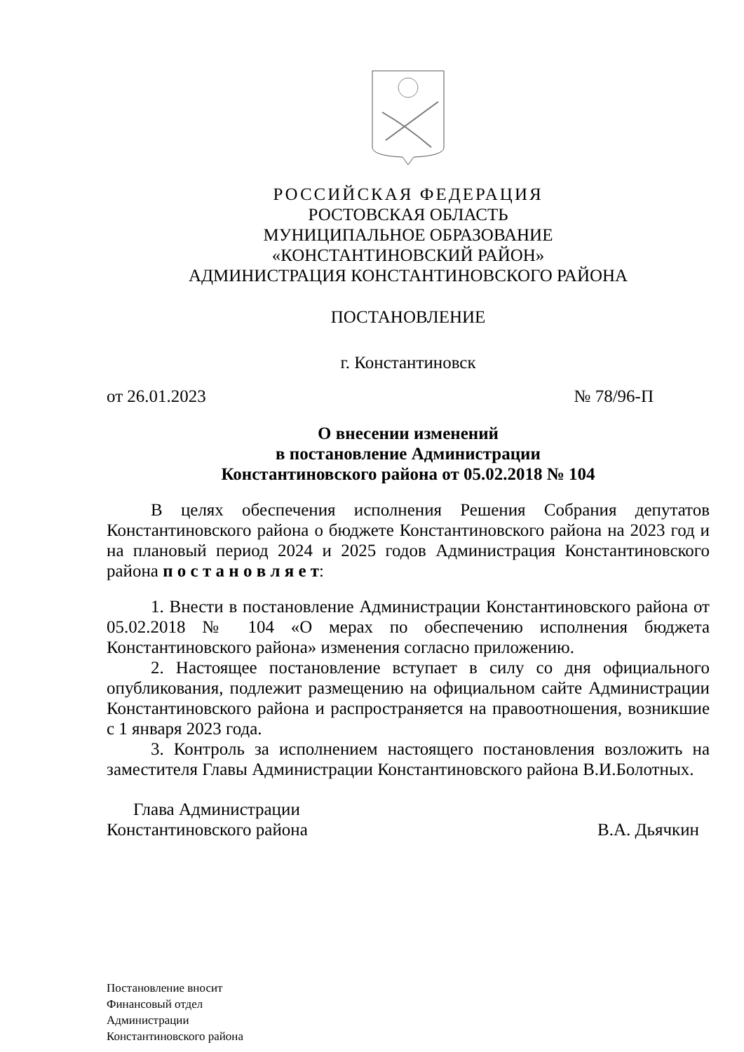РОССИЙСКАЯ ФЕДЕРАЦИЯ
РОСТОВСКАЯ ОБЛАСТЬ
МУНИЦИПАЛЬНОЕ ОБРАЗОВАНИЕ
«КОНСТАНТИНОВСКИЙ РАЙОН»
АДМИНИСТРАЦИЯ КОНСТАНТИНОВСКОГО РАЙОНА
ПОСТАНОВЛЕНИЕ
г. Константиновск
от 26.01.2023 № 78/96-П
О внесении изменений
в постановление Администрации
Константиновского района от 05.02.2018 № 104
В целях обеспечения исполнения Решения Собрания депутатов Константиновского района о бюджете Константиновского района на 2023 год и на плановый период 2024 и 2025 годов Администрация Константиновского района п о с т а н о в л я е т:
1. Внести в постановление Администрации Константиновского района от 05.02.2018 № 104 «О мерах по обеспечению исполнения бюджета Константиновского района» изменения согласно приложению.
2. Настоящее постановление вступает в силу со дня официального опубликования, подлежит размещению на официальном сайте Администрации Константиновского района и распространяется на правоотношения, возникшие с 1 января 2023 года.
3. Контроль за исполнением настоящего постановления возложить на заместителя Главы Администрации Константиновского района В.И.Болотных.
Глава Администрации
Константиновского района В.А. Дьячкин
Постановление вносит
Финансовый отдел
Администрации
Константиновского района